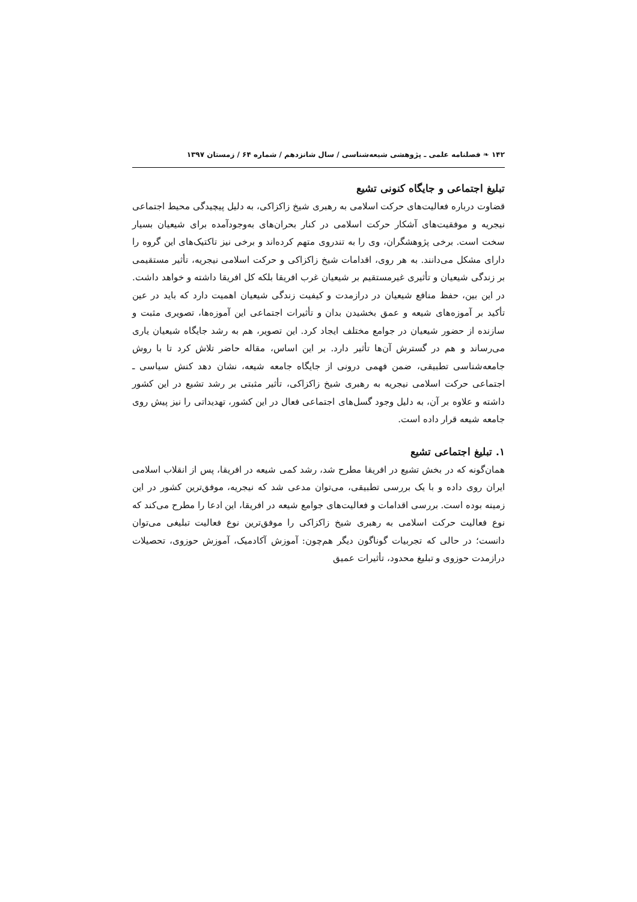۱۴۲ ❧ فصلنامه علمی ـ پژوهشی شیعه‌شناسی / سال شانزدهم / شماره ۶۴ / زمستان ۱۳۹۷
تبلیغ اجتماعی و جایگاه کنونی تشیع
قضاوت درباره فعالیت‌های حرکت اسلامی به رهبری شیخ زاکزاکی، به دلیل پیچیدگی محیط اجتماعی نیجریه و موفقیت‌های آشکار حرکت اسلامی در کنار بحران‌های به‌وجودآمده برای شیعیان بسیار سخت است. برخی پژوهشگران، وی را به تندروی متهم کرده‌اند و برخی نیز تاکتیک‌های این گروه را دارای مشکل می‌دانند. به هر روی، اقدامات شیخ زاکزاکی و حرکت اسلامی نیجریه، تأثیر مستقیمی بر زندگی شیعیان و تأثیری غیرمستقیم بر شیعیان غرب افریقا بلکه کل افریقا داشته و خواهد داشت. در این بین، حفظ منافع شیعیان در درازمدت و کیفیت زندگی شیعیان اهمیت دارد که باید در عین تأکید بر آموزه‌های شیعه و عمق بخشیدن بدان و تأثیرات اجتماعی این آموزه‌ها، تصویری مثبت و سازنده از حضور شیعیان در جوامع مختلف ایجاد کرد. این تصویر، هم به رشد جایگاه شیعیان یاری می‌رساند و هم در گسترش آن‌ها تأثیر دارد. بر این اساس، مقاله حاضر تلاش کرد تا با روش جامعه‌شناسی تطبیقی، ضمن فهمی درونی از جایگاه جامعه شیعه، نشان دهد کنش سیاسی ـ اجتماعی حرکت اسلامی نیجریه به رهبری شیخ زاکزاکی، تأثیر مثبتی بر رشد تشیع در این کشور داشته و علاوه بر آن، به دلیل وجود گسل‌های اجتماعی فعال در این کشور، تهدیداتی را نیز پیش روی جامعه شیعه قرار داده است.
۱. تبلیغ اجتماعی تشیع
همان‌گونه که در بخش تشیع در افریقا مطرح شد، رشد کمی شیعه در افریقا، پس از انقلاب اسلامی ایران روی داده و با یک بررسی تطبیقی، می‌توان مدعی شد که نیجریه، موفق‌ترین کشور در این زمینه بوده است. بررسی اقدامات و فعالیت‌های جوامع شیعه در افریقا، این ادعا را مطرح می‌کند که نوع فعالیت حرکت اسلامی به رهبری شیخ زاکزاکی را موفق‌ترین نوع فعالیت تبلیغی می‌توان دانست؛ در حالی که تجربیات گوناگون دیگر هم‌چون: آموزش آکادمیک، آموزش حوزوی، تحصیلات درازمدت حوزوی و تبلیغ محدود، تأثیرات عمیق